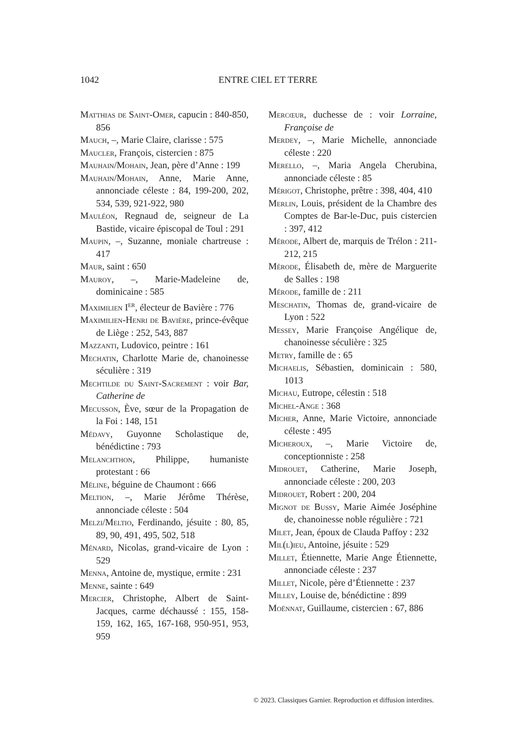1042
ENTRE CIEL ET TERRE
Matthias de Saint-Omer, capucin : 840-850, 856
Mauch, –, Marie Claire, clarisse : 575
Maucler, François, cistercien : 875
Mauhain/Mohain, Jean, père d’Anne : 199
Mauhain/Mohain, Anne, Marie Anne, annonciade céleste : 84, 199-200, 202, 534, 539, 921-922, 980
Mauléon, Regnaud de, seigneur de La Bastide, vicaire épiscopal de Toul : 291
Maupin, –, Suzanne, moniale chartreuse : 417
Maur, saint : 650
Mauroy, –, Marie-Madeleine de, dominicaine : 585
Maximilien I<sup>er</sup>, électeur de Bavière : 776
Maximilien-Henri de Bavière, prince-évêque de Liège : 252, 543, 887
Mazzanti, Ludovico, peintre : 161
Mechatin, Charlotte Marie de, chanoinesse séculière : 319
Mechtilde du Saint-Sacrement : voir Bar, Catherine de
Mecusson, Ève, sœur de la Propagation de la Foi : 148, 151
Médavy, Guyonne Scholastique de, bénédictine : 793
Melanchthon, Philippe, humaniste protestant : 66
Méline, béguine de Chaumont : 666
Meltion, –, Marie Jérôme Thérèse, annonciade céleste : 504
Melzi/Meltio, Ferdinando, jésuite : 80, 85, 89, 90, 491, 495, 502, 518
Ménard, Nicolas, grand-vicaire de Lyon : 529
Menna, Antoine de, mystique, ermite : 231
Menne, sainte : 649
Mercier, Christophe, Albert de Saint-Jacques, carme déchaussé : 155, 158-159, 162, 165, 167-168, 950-951, 953, 959
Mercœur, duchesse de : voir Lorraine, Françoise de
Merdey, –, Marie Michelle, annonciade céleste : 220
Merello, –, Maria Angela Cherubina, annonciade céleste : 85
Mérigot, Christophe, prêtre : 398, 404, 410
Merlin, Louis, président de la Chambre des Comptes de Bar-le-Duc, puis cistercien : 397, 412
Mérode, Albert de, marquis de Trélon : 211-212, 215
Mérode, Élisabeth de, mère de Marguerite de Salles : 198
Mérode, famille de : 211
Meschatin, Thomas de, grand-vicaire de Lyon : 522
Messey, Marie Françoise Angélique de, chanoinesse séculière : 325
Metry, famille de : 65
Michaelis, Sébastien, dominicain : 580, 1013
Michau, Eutrope, célestin : 518
Michel-Ange : 368
Micher, Anne, Marie Victoire, annonciade céleste : 495
Micheroux, –, Marie Victoire de, conceptionniste : 258
Midrouet, Catherine, Marie Joseph, annonciade céleste : 200, 203
Midrouet, Robert : 200, 204
Mignot de Bussy, Marie Aimée Joséphine de, chanoinesse noble régulière : 721
Milet, Jean, époux de Clauda Paffoy : 232
Mil(l)ieu, Antoine, jésuite : 529
Millet, Étiennette, Marie Ange Étiennette, annonciade céleste : 237
Millet, Nicole, père d’Étiennette : 237
Milley, Louise de, bénédictine : 899
Moënnat, Guillaume, cistercien : 67, 886
© 2023. Classiques Garnier. Reproduction et diffusion interdites.